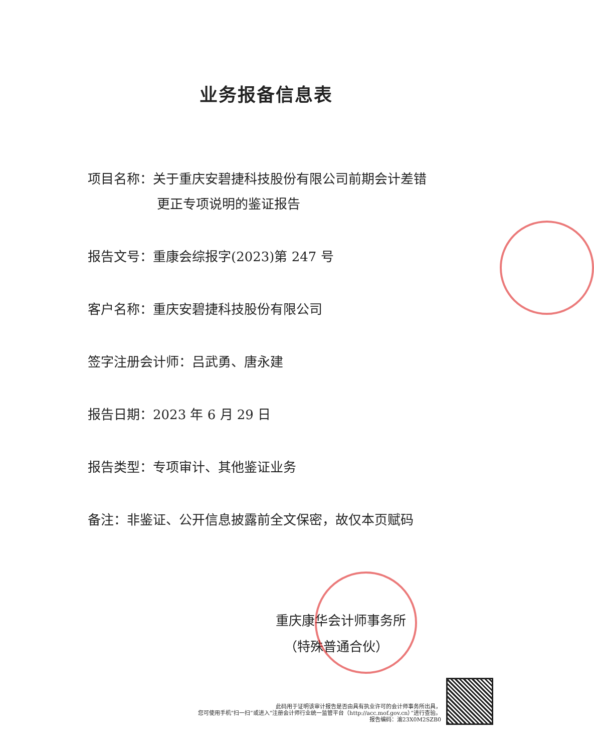业务报备信息表
项目名称：关于重庆安碧捷科技股份有限公司前期会计差错
更正专项说明的鉴证报告
报告文号：重康会综报字(2023)第 247 号
客户名称：重庆安碧捷科技股份有限公司
签字注册会计师：吕武勇、唐永建
报告日期：2023 年 6 月 29 日
报告类型：专项审计、其他鉴证业务
备注：非鉴证、公开信息披露前全文保密，故仅本页赋码
重庆康华会计师事务所
（特殊普通合伙）
此码用于证明该审计报告是否由具有执业许可的会计师事务所出具，
您可使用手机“扫一扫”或进入“注册会计师行业统一监管平台（http://acc.mof.gov.cn）”进行查验。
报告编码：渝23X0M2SZB0